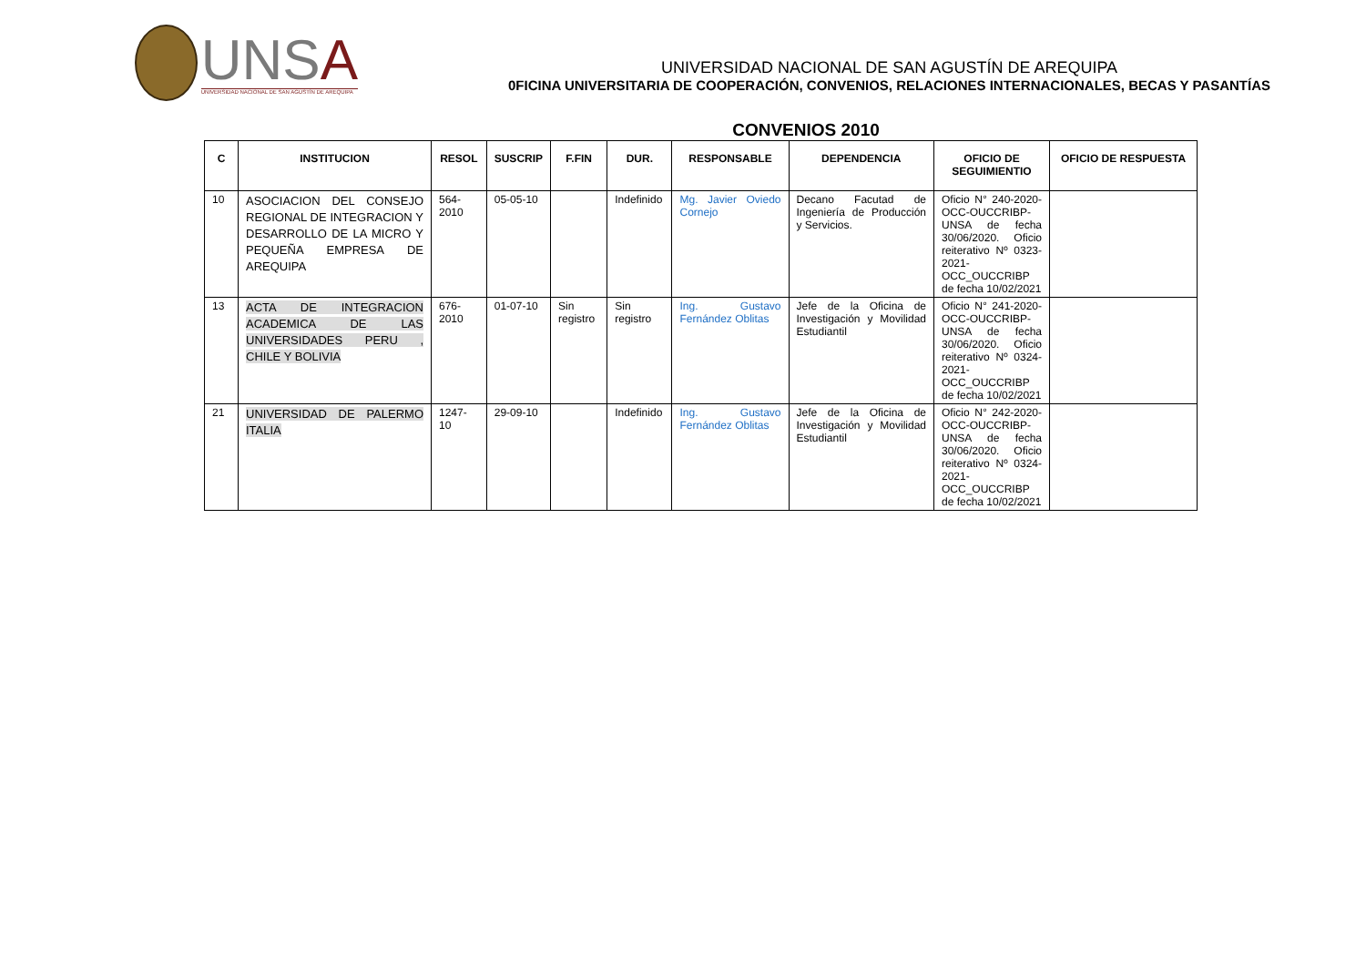UNSA
UNIVERSIDAD NACIONAL DE SAN AGUSTÍN DE AREQUIPA
UNIVERSIDAD NACIONAL DE SAN AGUSTÍN DE AREQUIPA
0FICINA UNIVERSITARIA DE COOPERACIÓN, CONVENIOS, RELACIONES INTERNACIONALES, BECAS Y PASANTÍAS
CONVENIOS 2010
| C | INSTITUCION | RESOL | SUSCRIP | F.FIN | DUR. | RESPONSABLE | DEPENDENCIA | OFICIO DE SEGUIMIENTIO | OFICIO DE RESPUESTA |
| --- | --- | --- | --- | --- | --- | --- | --- | --- | --- |
| 10 | ASOCIACION DEL CONSEJO REGIONAL DE INTEGRACION Y DESARROLLO DE LA MICRO Y PEQUEÑA EMPRESA DE AREQUIPA | 564-2010 | 05-05-10 | | Indefinido | Mg. Javier Oviedo Cornejo | Decano Facutad de Ingeniería de Producción y Servicios. | Oficio N° 240-2020-OCC-OUCCRIBP-UNSA de fecha 30/06/2020. Oficio reiterativo Nº 0323-2021-OCC_OUCCRIBP de fecha 10/02/2021 | |
| 13 | ACTA DE INTEGRACION ACADEMICA DE LAS UNIVERSIDADES PERU , CHILE Y BOLIVIA | 676-2010 | 01-07-10 | Sin registro | Sin registro | Ing. Gustavo Fernández Oblitas | Jefe de la Oficina de Investigación y Movilidad Estudiantil | Oficio N° 241-2020-OCC-OUCCRIBP-UNSA de fecha 30/06/2020. Oficio reiterativo Nº 0324-2021-OCC_OUCCRIBP de fecha 10/02/2021 | |
| 21 | UNIVERSIDAD DE PALERMO ITALIA | 1247-10 | 29-09-10 | | Indefinido | Ing. Gustavo Fernández Oblitas | Jefe de la Oficina de Investigación y Movilidad Estudiantil | Oficio N° 242-2020-OCC-OUCCRIBP-UNSA de fecha 30/06/2020. Oficio reiterativo Nº 0324-2021-OCC_OUCCRIBP de fecha 10/02/2021 | |